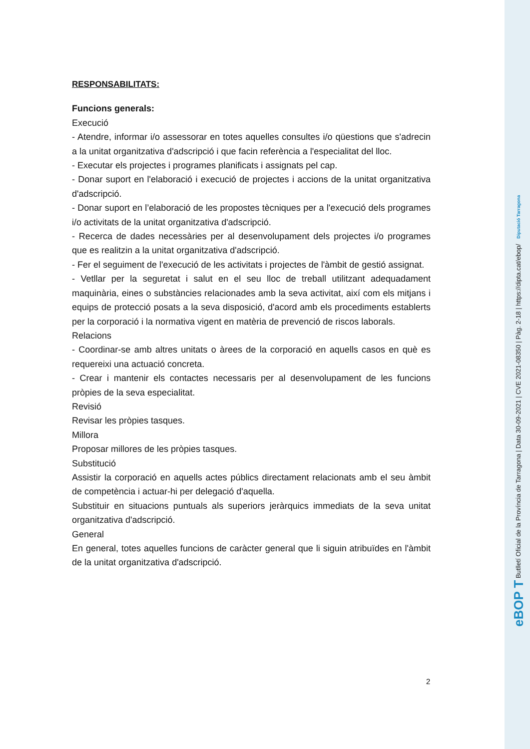RESPONSABILITATS:
Funcions generals:
Execució
- Atendre, informar i/o assessorar en totes aquelles consultes i/o qüestions que s'adrecin a la unitat organitzativa d'adscripció i que facin referència a l'especialitat del lloc.
- Executar els projectes i programes planificats i assignats pel cap.
- Donar suport en l'elaboració i execució de projectes i accions de la unitat organitzativa d'adscripció.
- Donar suport en l’elaboració de les propostes tècniques per a l'execució dels programes i/o activitats de la unitat organitzativa d'adscripció.
- Recerca de dades necessàries per al desenvolupament dels projectes i/o programes que es realitzin a la unitat organitzativa d'adscripció.
- Fer el seguiment de l'execució de les activitats i projectes de l'àmbit de gestió assignat.
- Vetllar per la seguretat i salut en el seu lloc de treball utilitzant adequadament maquinària, eines o substàncies relacionades amb la seva activitat, així com els mitjans i equips de protecció posats a la seva disposició, d'acord amb els procediments establerts per la corporació i la normativa vigent en matèria de prevenció de riscos laborals.
Relacions
- Coordinar-se amb altres unitats o àrees de la corporació en aquells casos en què es requereixi una actuació concreta.
- Crear i mantenir els contactes necessaris per al desenvolupament de les funcions pròpies de la seva especialitat.
Revisió
Revisar les pròpies tasques.
Millora
Proposar millores de les pròpies tasques.
Substitució
Assistir la corporació en aquells actes públics directament relacionats amb el seu àmbit de competència i actuar-hi per delegació d'aquella.
Substituir en situacions puntuals als superiors jeràrquics immediats de la seva unitat organitzativa d'adscripció.
General
En general, totes aquelles funcions de caràcter general que li siguin atribuïdes en l'àmbit de la unitat organitzativa d'adscripció.
2
eBOP T Butlletí Oficial de la Província de Tarragona | Data 30-09-2021 | CVE 2021-08350 | Pàg. 2-18 | https://dipta.cat/ebop/ Diputació Tarragona